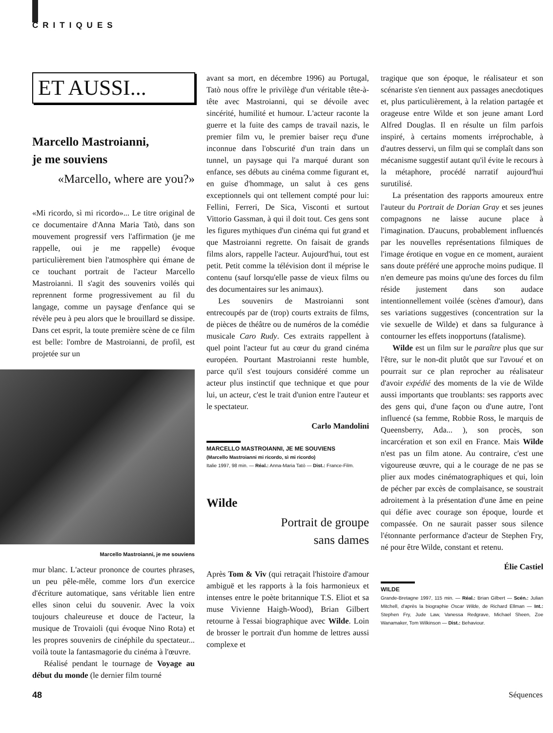CRITIQUES
ET AUSSI...
Marcello Mastroianni,
je me souviens
«Marcello, where are you?»
«Mi ricordo, sì mi ricordo»... Le titre original de ce documentaire d'Anna Maria Tatò, dans son mouvement progressif vers l'affirmation (je me rappelle, oui je me rappelle) évoque particulièrement bien l'atmosphère qui émane de ce touchant portrait de l'acteur Marcello Mastroianni. Il s'agit des souvenirs voilés qui reprennent forme progressivement au fil du langage, comme un paysage d'enfance qui se révèle peu à peu alors que le brouillard se dissipe. Dans cet esprit, la toute première scène de ce film est belle: l'ombre de Mastroianni, de profil, est projetée sur un
Marcello Mastroianni, je me souviens
mur blanc. L'acteur prononce de courtes phrases, un peu pêle-mêle, comme lors d'un exercice d'écriture automatique, sans véritable lien entre elles sinon celui du souvenir. Avec la voix toujours chaleureuse et douce de l'acteur, la musique de Trovaioli (qui évoque Nino Rota) et les propres souvenirs de cinéphile du spectateur... voilà toute la fantasmagorie du cinéma à l'œuvre.
Réalisé pendant le tournage de Voyage au début du monde (le dernier film tourné
avant sa mort, en décembre 1996) au Portugal, Tatò nous offre le privilège d'un véritable tête-à-tête avec Mastroianni, qui se dévoile avec sincérité, humilité et humour. L'acteur raconte la guerre et la fuite des camps de travail nazis, le premier film vu, le premier baiser reçu d'une inconnue dans l'obscurité d'un train dans un tunnel, un paysage qui l'a marqué durant son enfance, ses débuts au cinéma comme figurant et, en guise d'hommage, un salut à ces gens exceptionnels qui ont tellement compté pour lui: Fellini, Ferreri, De Sica, Visconti et surtout Vittorio Gassman, à qui il doit tout. Ces gens sont les figures mythiques d'un cinéma qui fut grand et que Mastroianni regrette. On faisait de grands films alors, rappelle l'acteur. Aujourd'hui, tout est petit. Petit comme la télévision dont il méprise le contenu (sauf lorsqu'elle passe de vieux films ou des documentaires sur les animaux).
Les souvenirs de Mastroianni sont entrecoupés par de (trop) courts extraits de films, de pièces de théâtre ou de numéros de la comédie musicale Caro Rudy. Ces extraits rappellent à quel point l'acteur fut au cœur du grand cinéma européen. Pourtant Mastroianni reste humble, parce qu'il s'est toujours considéré comme un acteur plus instinctif que technique et que pour lui, un acteur, c'est le trait d'union entre l'auteur et le spectateur.
Carlo Mandolini
MARCELLO MASTROIANNI, JE ME SOUVIENS
(Marcello Mastroianni mi ricordo, sì mi ricordo)
Italie 1997, 98 min. — Réal.: Anna-Maria Tatò — Dist.: France-Film.
Wilde
Portrait de groupe
sans dames
Après Tom & Viv (qui retraçait l'histoire d'amour ambiguë et les rapports à la fois harmonieux et intenses entre le poète britannique T.S. Eliot et sa muse Vivienne Haigh-Wood), Brian Gilbert retourne à l'essai biographique avec Wilde. Loin de brosser le portrait d'un homme de lettres aussi complexe et
tragique que son époque, le réalisateur et son scénariste s'en tiennent aux passages anecdotiques et, plus particulièrement, à la relation partagée et orageuse entre Wilde et son jeune amant Lord Alfred Douglas. Il en résulte un film parfois inspiré, à certains moments irréprochable, à d'autres desservi, un film qui se complaît dans son mécanisme suggestif autant qu'il évite le recours à la métaphore, procédé narratif aujourd'hui surutilisé.
La présentation des rapports amoureux entre l'auteur du Portrait de Dorian Gray et ses jeunes compagnons ne laisse aucune place à l'imagination. D'aucuns, probablement influencés par les nouvelles représentations filmiques de l'image érotique en vogue en ce moment, auraient sans doute préféré une approche moins pudique. Il n'en demeure pas moins qu'une des forces du film réside justement dans son audace intentionnellement voilée (scènes d'amour), dans ses variations suggestives (concentration sur la vie sexuelle de Wilde) et dans sa fulgurance à contourner les effets inopportuns (fatalisme).
Wilde est un film sur le paraître plus que sur l'être, sur le non-dit plutôt que sur l'avoué et on pourrait sur ce plan reprocher au réalisateur d'avoir expédié des moments de la vie de Wilde aussi importants que troublants: ses rapports avec des gens qui, d'une façon ou d'une autre, l'ont influencé (sa femme, Robbie Ross, le marquis de Queensberry, Ada... ), son procès, son incarcération et son exil en France. Mais Wilde n'est pas un film atone. Au contraire, c'est une vigoureuse œuvre, qui a le courage de ne pas se plier aux modes cinématographiques et qui, loin de pécher par excès de complaisance, se soustrait adroitement à la présentation d'une âme en peine qui défie avec courage son époque, lourde et compassée. On ne saurait passer sous silence l'étonnante performance d'acteur de Stephen Fry, né pour être Wilde, constant et retenu.
Élie Castiel
WILDE
Grande-Bretagne 1997, 115 min. — Réal.: Brian Gilbert — Scén.: Julian Mitchell, d'après la biographie Oscar Wilde, de Richard Ellman — Int.: Stephen Fry, Jude Law, Vanessa Redgrave, Michael Sheen, Zoe Wanamaker, Tom Wilkinson — Dist.: Behaviour.
48 Séquences